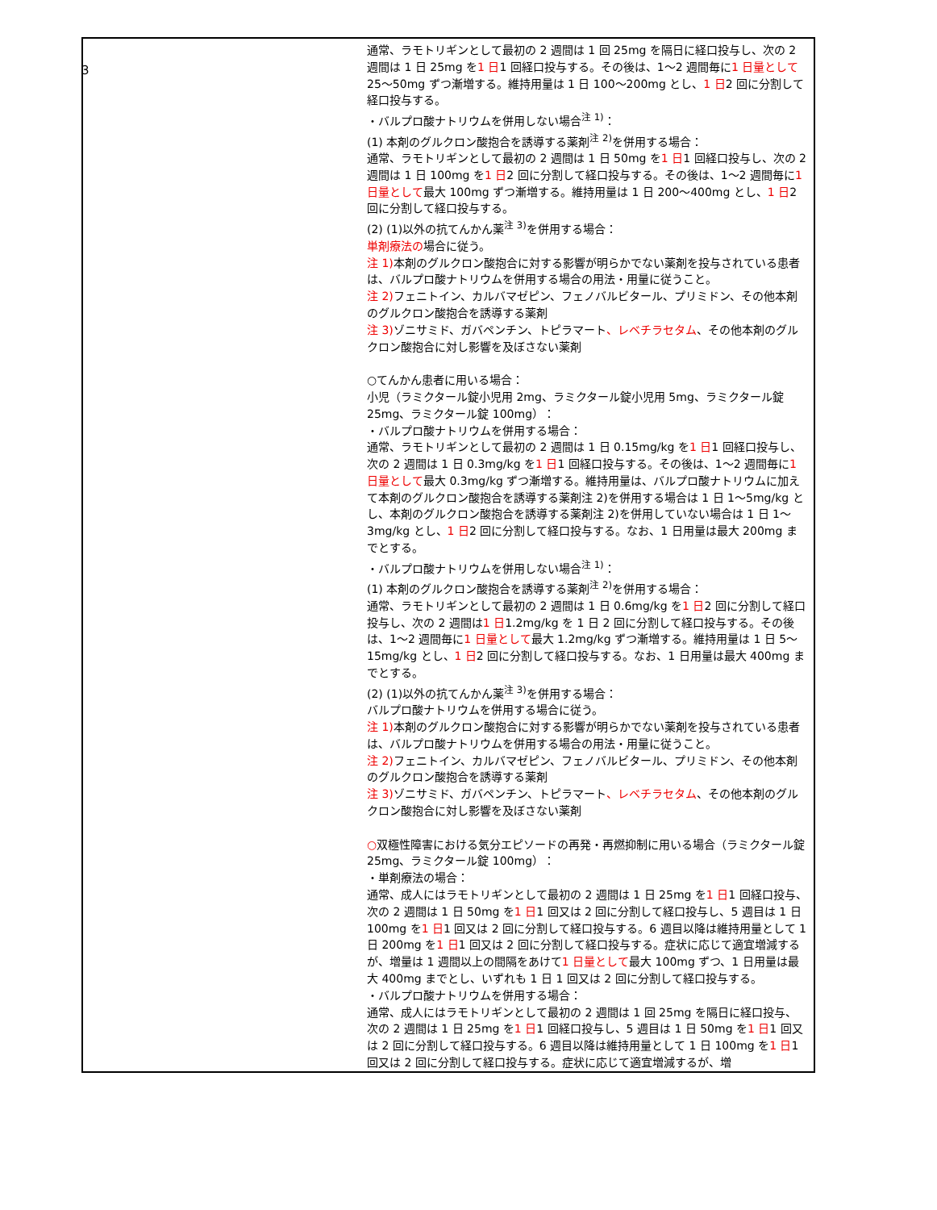3
| | 通常、ラモトリギンとして最初の 2 週間は 1 回 25mg を隔日に経口投与し、次の 2 週間は 1 日 25mg を 1 日 1 回経口投与する。その後は、1～2 週間毎に 1 日量として 25～50mg ずつ漸増する。維持用量は 1 日 100～200mg とし、 1 日 2 回に分割して経口投与する。 ・バルプロ酸ナトリウムを併用しない場合<sup>注 1)</sup>： (1) 本剤のグルクロン酸抱合を誘導する薬剤<sup>注 2)</sup>を併用する場合： 通常、ラモトリギンとして最初の 2 週間は 1 日 50mg を 1 日 1 回経口投与し、次の 2 週間は 1 日 100mg を 1 日 2 回に分割して経口投与する。その後は、1～2 週間毎に 1 日量として 最大 100mg ずつ漸増する。維持用量は 1 日 200～400mg とし、 1 日 2 回に分割して経口投与する。 (2) (1)以外の抗てんかん薬<sup>注 3)</sup>を併用する場合： 単剤療法の 場合に従う。 注 1) 本剤のグルクロン酸抱合に対する影響が明らかでない薬剤を投与されている患者は、バルプロ酸ナトリウムを併用する場合の用法・用量に従うこと。 注 2) フェニトイン、カルバマゼピン、フェノバルビタール、プリミドン、その他本剤のグルクロン酸抱合を誘導する薬剤 注 3) ゾニサミド、ガバペンチン、トピラマート 、レベチラセタム 、その他本剤のグルクロン酸抱合に対し影響を及ぼさない薬剤 ○てんかん患者に用いる場合： 小児（ラミクタール錠小児用 2mg、ラミクタール錠小児用 5mg、ラミクタール錠 25mg、ラミクタール錠 100mg）： ・バルプロ酸ナトリウムを併用する場合： 通常、ラモトリギンとして最初の 2 週間は 1 日 0.15mg/kg を 1 日 1 回経口投与し、次の 2 週間は 1 日 0.3mg/kg を 1 日 1 回経口投与する。その後は、1～2 週間毎に 1 日量として 最大 0.3mg/kg ずつ漸増する。維持用量は、バルプロ酸ナトリウムに加えて本剤のグルクロン酸抱合を誘導する薬剤注 2)を併用する場合は 1 日 1～5mg/kg とし、本剤のグルクロン酸抱合を誘導する薬剤注 2)を併用していない場合は 1 日 1～3mg/kg とし、 1 日 2 回に分割して経口投与する。なお、1 日用量は最大 200mg までとする。 ・バルプロ酸ナトリウムを併用しない場合<sup>注 1)</sup>： (1) 本剤のグルクロン酸抱合を誘導する薬剤<sup>注 2)</sup>を併用する場合： 通常、ラモトリギンとして最初の 2 週間は 1 日 0.6mg/kg を 1 日 2 回に分割して経口投与し、次の 2 週間は 1 日 1.2mg/kg を 1 日 2 回に分割して経口投与する。その後は、1～2 週間毎に 1 日量として 最大 1.2mg/kg ずつ漸増する。維持用量は 1 日 5～15mg/kg とし、 1 日 2 回に分割して経口投与する。なお、1 日用量は最大 400mg までとする。 (2) (1)以外の抗てんかん薬<sup>注 3)</sup>を併用する場合： バルプロ酸ナトリウムを併用する場合に従う。 注 1) 本剤のグルクロン酸抱合に対する影響が明らかでない薬剤を投与されている患者は、バルプロ酸ナトリウムを併用する場合の用法・用量に従うこと。 注 2) フェニトイン、カルバマゼピン、フェノバルビタール、プリミドン、その他本剤のグルクロン酸抱合を誘導する薬剤 注 3) ゾニサミド、ガバペンチン、トピラマート 、レベチラセタム 、その他本剤のグルクロン酸抱合に対し影響を及ぼさない薬剤 ○ 双極性障害における気分エピソードの再発・再燃抑制に用いる場合（ラミクタール錠 25mg、ラミクタール錠 100mg）： ・単剤療法の場合： 通常、成人にはラモトリギンとして最初の 2 週間は 1 日 25mg を 1 日 1 回経口投与、次の 2 週間は 1 日 50mg を 1 日 1 回又は 2 回に分割して経口投与し、5 週目は 1 日 100mg を 1 日 1 回又は 2 回に分割して経口投与する。6 週目以降は維持用量として 1 日 200mg を 1 日 1 回又は 2 回に分割して経口投与する。症状に応じて適宜増減するが、増量は 1 週間以上の間隔をあけて 1 日量として 最大 100mg ずつ、1 日用量は最大 400mg までとし、いずれも 1 日 1 回又は 2 回に分割して経口投与する。 ・バルプロ酸ナトリウムを併用する場合： 通常、成人にはラモトリギンとして最初の 2 週間は 1 回 25mg を隔日に経口投与、次の 2 週間は 1 日 25mg を 1 日 1 回経口投与し、5 週目は 1 日 50mg を 1 日 1 回又は 2 回に分割して経口投与する。6 週目以降は維持用量として 1 日 100mg を 1 日 1 回又は 2 回に分割して経口投与する。症状に応じて適宜増減するが、増 |